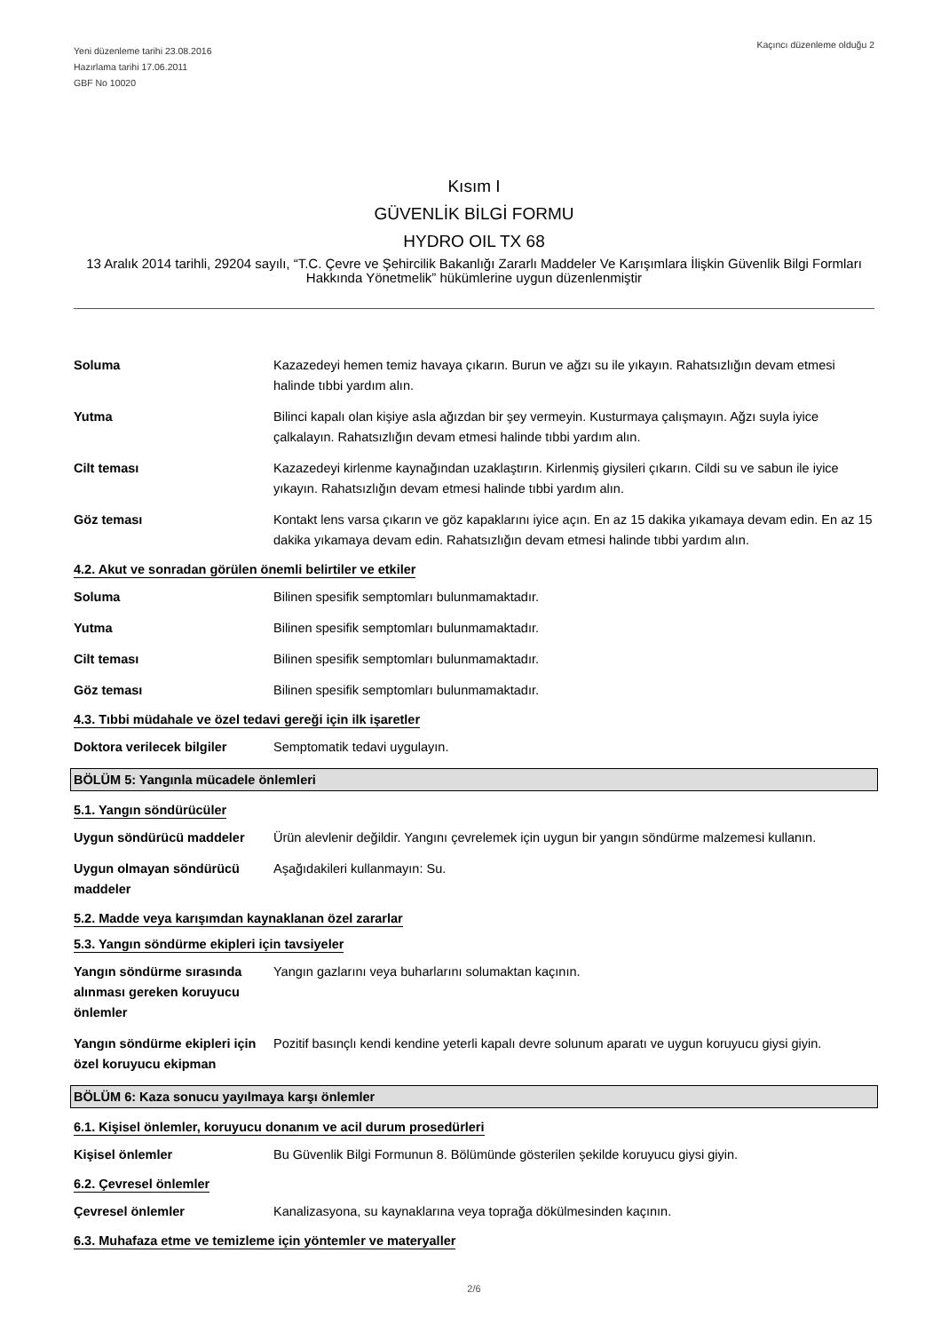Yeni düzenleme tarihi 23.08.2016
Hazırlama tarihi 17.06.2011
GBF No 10020
Kaçıncı düzenleme olduğu 2
Kısım I
GÜVENLİK BİLGİ FORMU
HYDRO OIL TX 68
13 Aralık 2014 tarihli, 29204 sayılı, “T.C. Çevre ve Şehircilik Bakanlığı Zararlı Maddeler Ve Karışımlara İlişkin Güvenlik Bilgi Formları Hakkında Yönetmelik” hükümlerine uygun düzenlenmiştir
Soluma Kazazedeyi hemen temiz havaya çıkarın. Burun ve ağzı su ile yıkayın. Rahatsızlığın devam etmesi halinde tıbbi yardım alın.
Yutma Bilinci kapalı olan kişiye asla ağızdan bir şey vermeyin. Kusturmaya çalışmayın. Ağzı suyla iyice çalkalayın. Rahatsızlığın devam etmesi halinde tıbbi yardım alın.
Cilt teması Kazazedeyi kirlenme kaynağından uzaklaştırın. Kirlenmiş giysileri çıkarın. Cildi su ve sabun ile iyice yıkayın. Rahatsızlığın devam etmesi halinde tıbbi yardım alın.
Göz teması Kontakt lens varsa çıkarın ve göz kapaklarını iyice açın. En az 15 dakika yıkamaya devam edin. En az 15 dakika yıkamaya devam edin. Rahatsızlığın devam etmesi halinde tıbbi yardım alın.
4.2. Akut ve sonradan görülen önemli belirtiler ve etkiler
Soluma Bilinen spesifik semptomları bulunmamaktadır.
Yutma Bilinen spesifik semptomları bulunmamaktadır.
Cilt teması Bilinen spesifik semptomları bulunmamaktadır.
Göz teması Bilinen spesifik semptomları bulunmamaktadır.
4.3. Tıbbi müdahale ve özel tedavi gereği için ilk işaretler
Doktora verilecek bilgiler
Semptomatik tedavi uygulayın.
BÖLÜM 5: Yangınla mücadele önlemleri
5.1. Yangın söndürücüler
Uygun söndürücü maddeler Ürün alevlenir değildir. Yangını çevrelemek için uygun bir yangın söndürme malzemesi kullanın.
Uygun olmayan söndürücü maddeler
Aşağıdakileri kullanmayın: Su.
5.2. Madde veya karışımdan kaynaklanan özel zararlar
5.3. Yangın söndürme ekipleri için tavsiyeler
Yangın söndürme sırasında alınması gereken koruyucu önlemler
Yangın gazlarını veya buharlarını solumaktan kaçının.
Yangın söndürme ekipleri için özel koruyucu ekipman
Pozitif basınçlı kendi kendine yeterli kapalı devre solunum aparatı ve uygun koruyucu giysi giyin.
BÖLÜM 6: Kaza sonucu yayılmaya karşı önlemler
6.1. Kişisel önlemler, koruyucu donanım ve acil durum prosedürleri
Kişisel önlemler Bu Güvenlik Bilgi Formunun 8. Bölümünde gösterilen şekilde koruyucu giysi giyin.
6.2. Çevresel önlemler
Çevresel önlemler Kanalizasyona, su kaynaklarına veya toprağa dökülmesinden kaçının.
6.3. Muhafaza etme ve temizleme için yöntemler ve materyaller
2/6